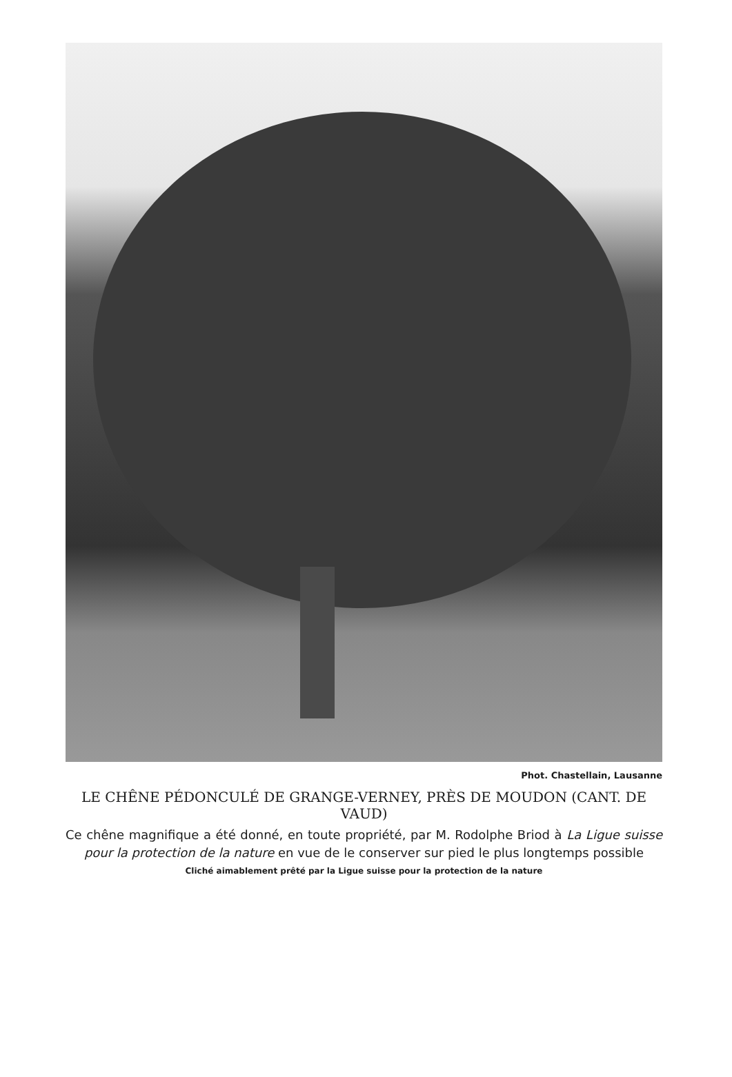Phot. Chastellain, Lausanne
LE CHÊNE PÉDONCULÉ DE GRANGE-VERNEY, PRÈS DE MOUDON (CANT. DE VAUD)
Ce chêne magnifique a été donné, en toute propriété, par M. Rodolphe Briod à La Ligue suisse pour la protection de la nature en vue de le conserver sur pied le plus longtemps possible
Cliché aimablement prêté par la Ligue suisse pour la protection de la nature